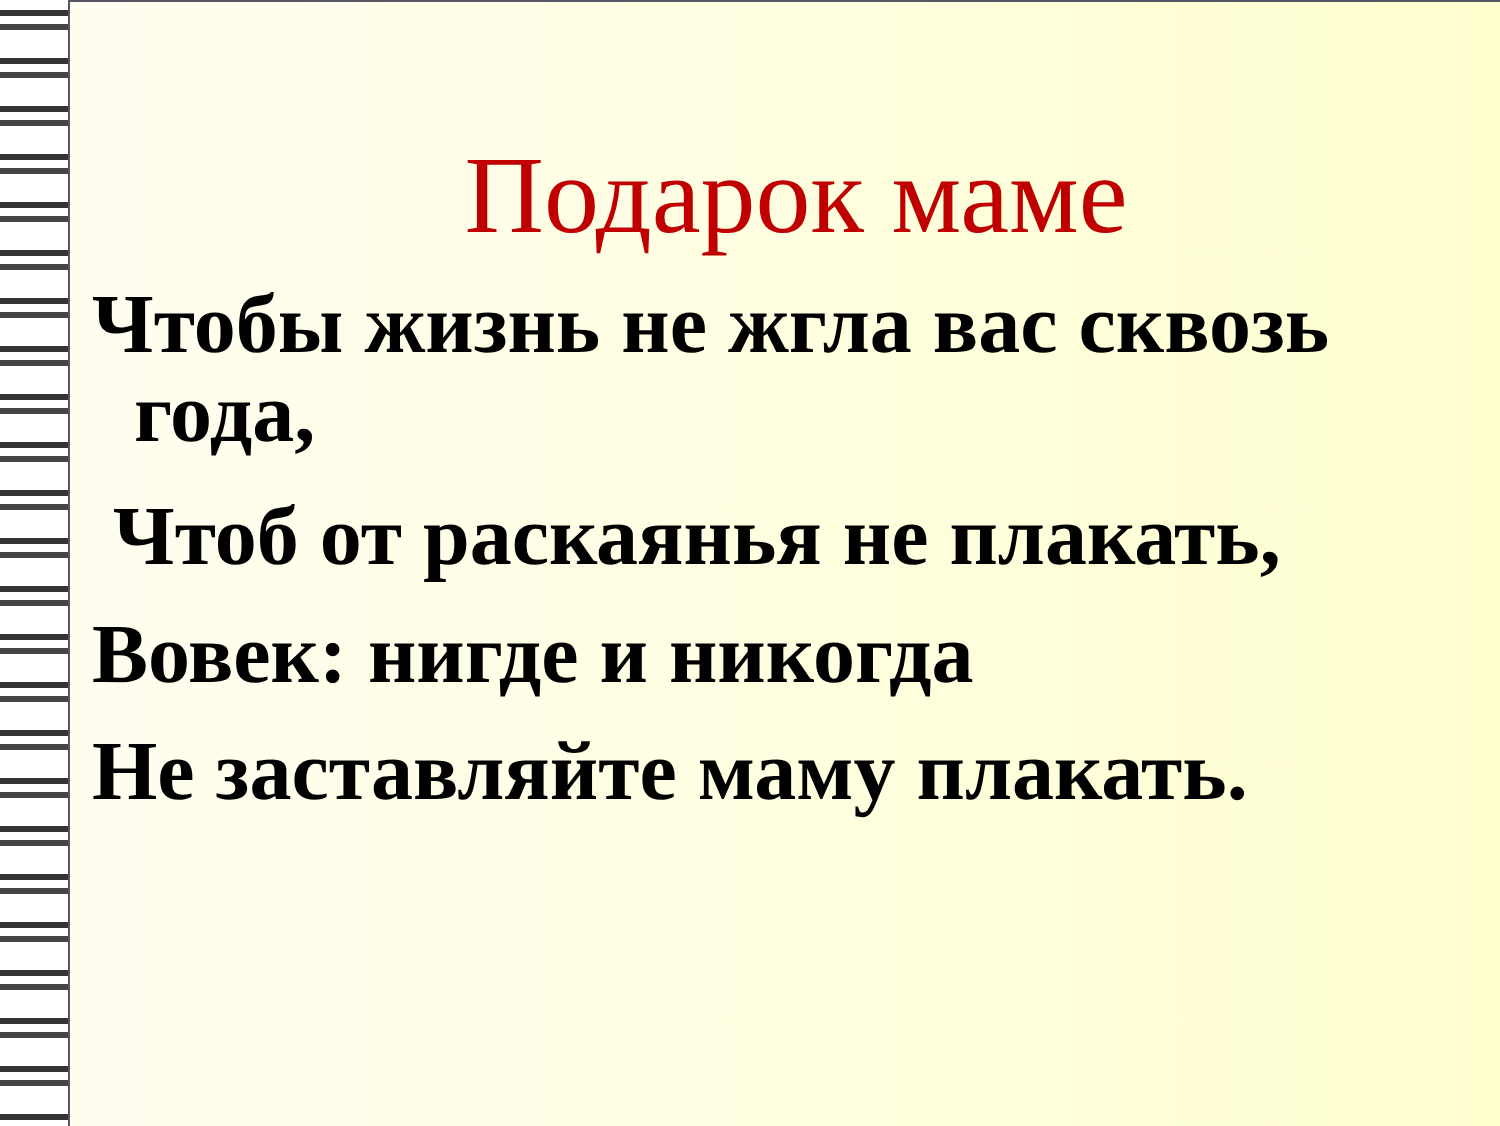Подарок маме
Чтобы жизнь не жгла вас сквозь
года,
Чтоб от раскаянья не плакать,
Вовек: нигде и никогда
Не заставляйте маму плакать.